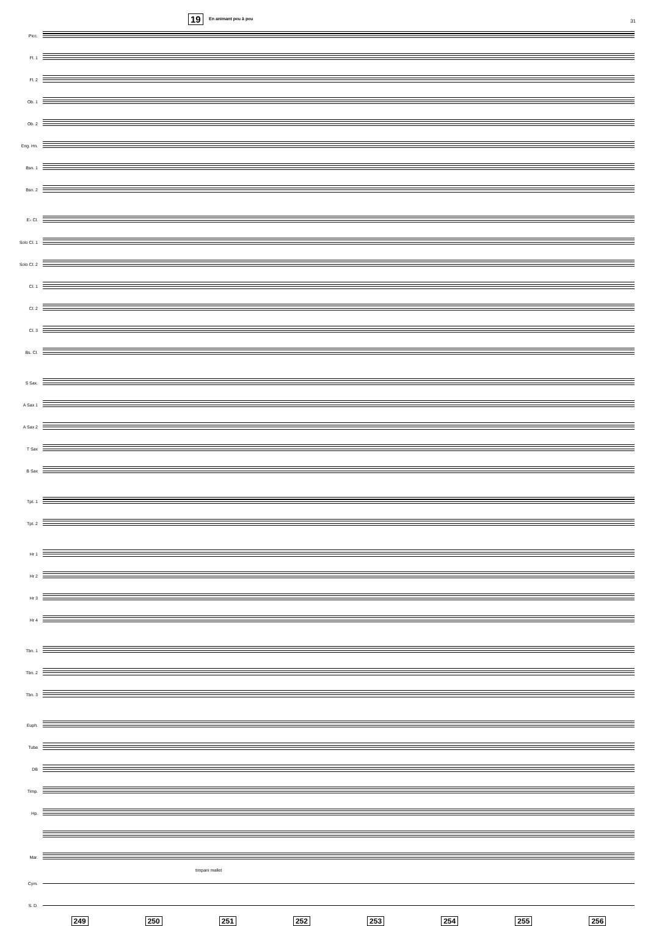19 En animant peu à peu 31
Picc.
Fl. 1
Fl. 2
Ob. 1
Ob. 2
Eng. Hn.
Bsn. 1
Bsn. 2
E♭ Cl.
Solo Cl. 1
Solo Cl. 2
Cl. 1
Cl. 2
Cl. 3
Bs. Cl.
S Sax.
A Sax 1
A Sax 2
T Sax
B Sax
Tpt. 1
Tpt. 2
Hr 1
Hr 2
Hr 3
Hr 4
Tbn. 1
Tbn. 2
Tbn. 3
Euph.
Tuba
DB
Timp.
Hp.
Mar.
timpani mallet
Cym.
S. D.
249 250 251 252 253 254 255 256